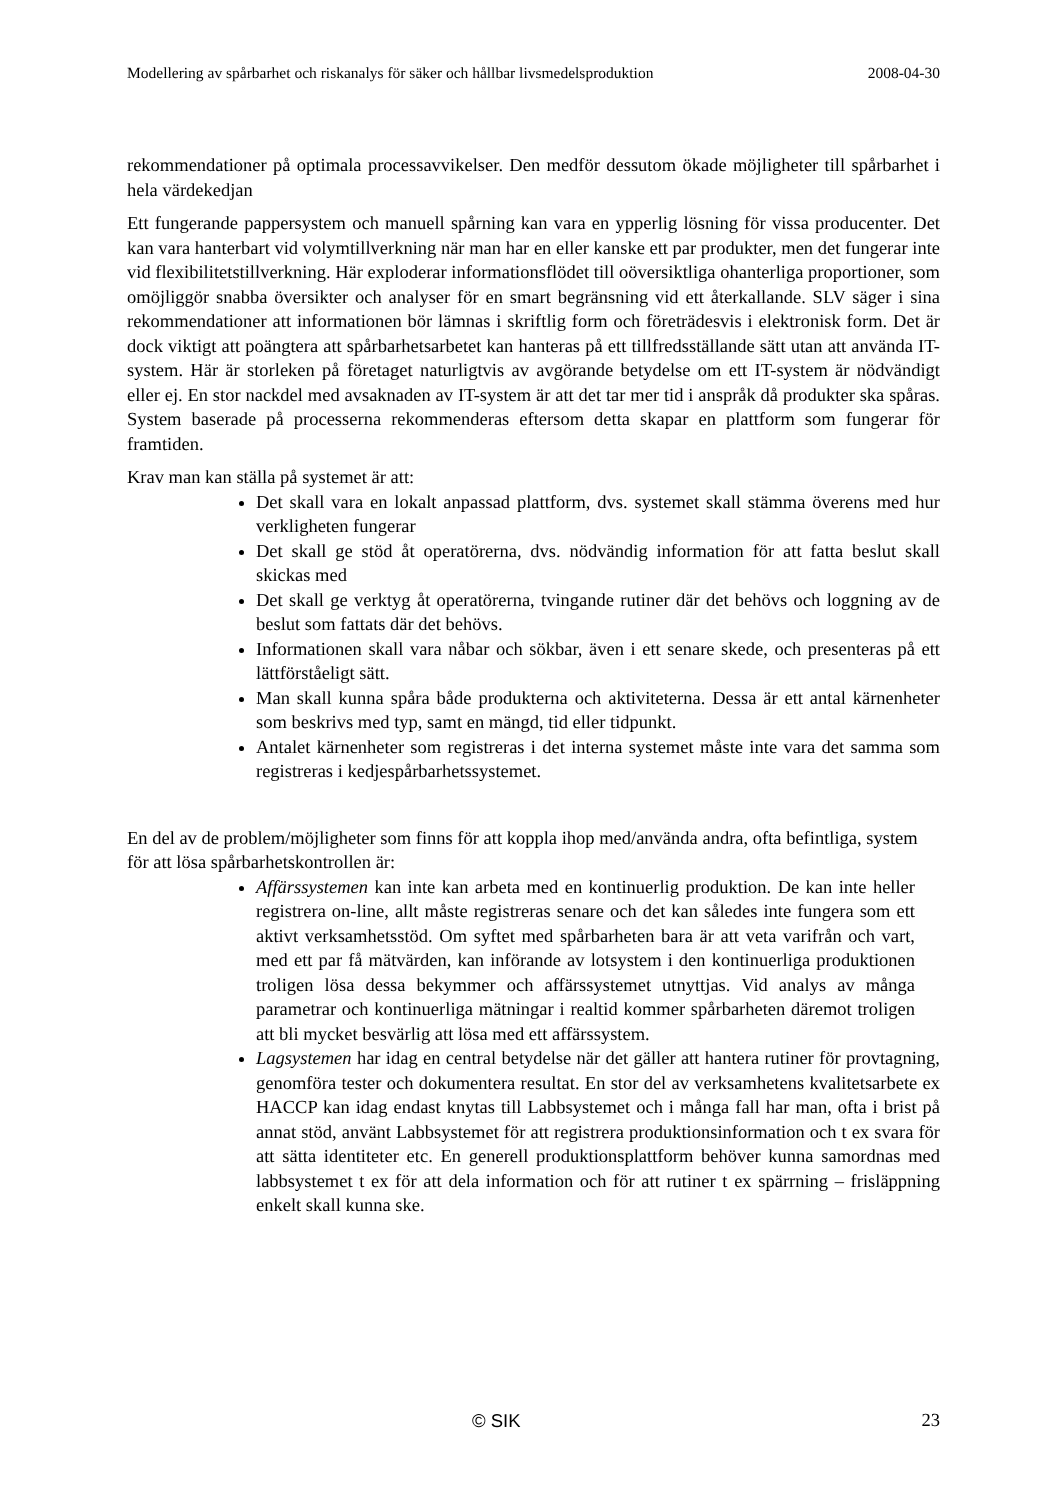Modellering av spårbarhet och riskanalys för säker och hållbar livsmedelsproduktion 2008-04-30
rekommendationer på optimala processavvikelser. Den medför dessutom ökade möjligheter till spårbarhet i hela värdekedjan
Ett fungerande pappersystem och manuell spårning kan vara en ypperlig lösning för vissa producenter. Det kan vara hanterbart vid volymtillverkning när man har en eller kanske ett par produkter, men det fungerar inte vid flexibilitetstillverkning. Här exploderar informationsflödet till oöversiktliga ohanterliga proportioner, som omöjliggör snabba översikter och analyser för en smart begränsning vid ett återkallande. SLV säger i sina rekommendationer att informationen bör lämnas i skriftlig form och företrädesvis i elektronisk form. Det är dock viktigt att poängtera att spårbarhetsarbetet kan hanteras på ett tillfredsställande sätt utan att använda IT-system. Här är storleken på företaget naturligtvis av avgörande betydelse om ett IT-system är nödvändigt eller ej. En stor nackdel med avsaknaden av IT-system är att det tar mer tid i anspråk då produkter ska spåras. System baserade på processerna rekommenderas eftersom detta skapar en plattform som fungerar för framtiden.
Krav man kan ställa på systemet är att:
Det skall vara en lokalt anpassad plattform, dvs. systemet skall stämma överens med hur verkligheten fungerar
Det skall ge stöd åt operatörerna, dvs. nödvändig information för att fatta beslut skall skickas med
Det skall ge verktyg åt operatörerna, tvingande rutiner där det behövs och loggning av de beslut som fattats där det behövs.
Informationen skall vara nåbar och sökbar, även i ett senare skede, och presenteras på ett lättförståeligt sätt.
Man skall kunna spåra både produkterna och aktiviteterna. Dessa är ett antal kärnenheter som beskrivs med typ, samt en mängd, tid eller tidpunkt.
Antalet kärnenheter som registreras i det interna systemet måste inte vara det samma som registreras i kedjespårbarhetssystemet.
En del av de problem/möjligheter som finns för att koppla ihop med/använda andra, ofta befintliga, system för att lösa spårbarhetskontrollen är:
Affärssystemen kan inte kan arbeta med en kontinuerlig produktion. De kan inte heller registrera on-line, allt måste registreras senare och det kan således inte fungera som ett aktivt verksamhetsstöd. Om syftet med spårbarheten bara är att veta varifrån och vart, med ett par få mätvärden, kan införande av lotsystem i den kontinuerliga produktionen troligen lösa dessa bekymmer och affärssystemet utnyttjas. Vid analys av många parametrar och kontinuerliga mätningar i realtid kommer spårbarheten däremot troligen att bli mycket besvärlig att lösa med ett affärssystem.
Lagsystemen har idag en central betydelse när det gäller att hantera rutiner för provtagning, genomföra tester och dokumentera resultat. En stor del av verksamhetens kvalitetsarbete ex HACCP kan idag endast knytas till Labbsystemet och i många fall har man, ofta i brist på annat stöd, använt Labbsystemet för att registrera produktionsinformation och t ex svara för att sätta identiteter etc. En generell produktionsplattform behöver kunna samordnas med labbsystemet t ex för att dela information och för att rutiner t ex spärrning – frisläppning enkelt skall kunna ske.
© SIK 23